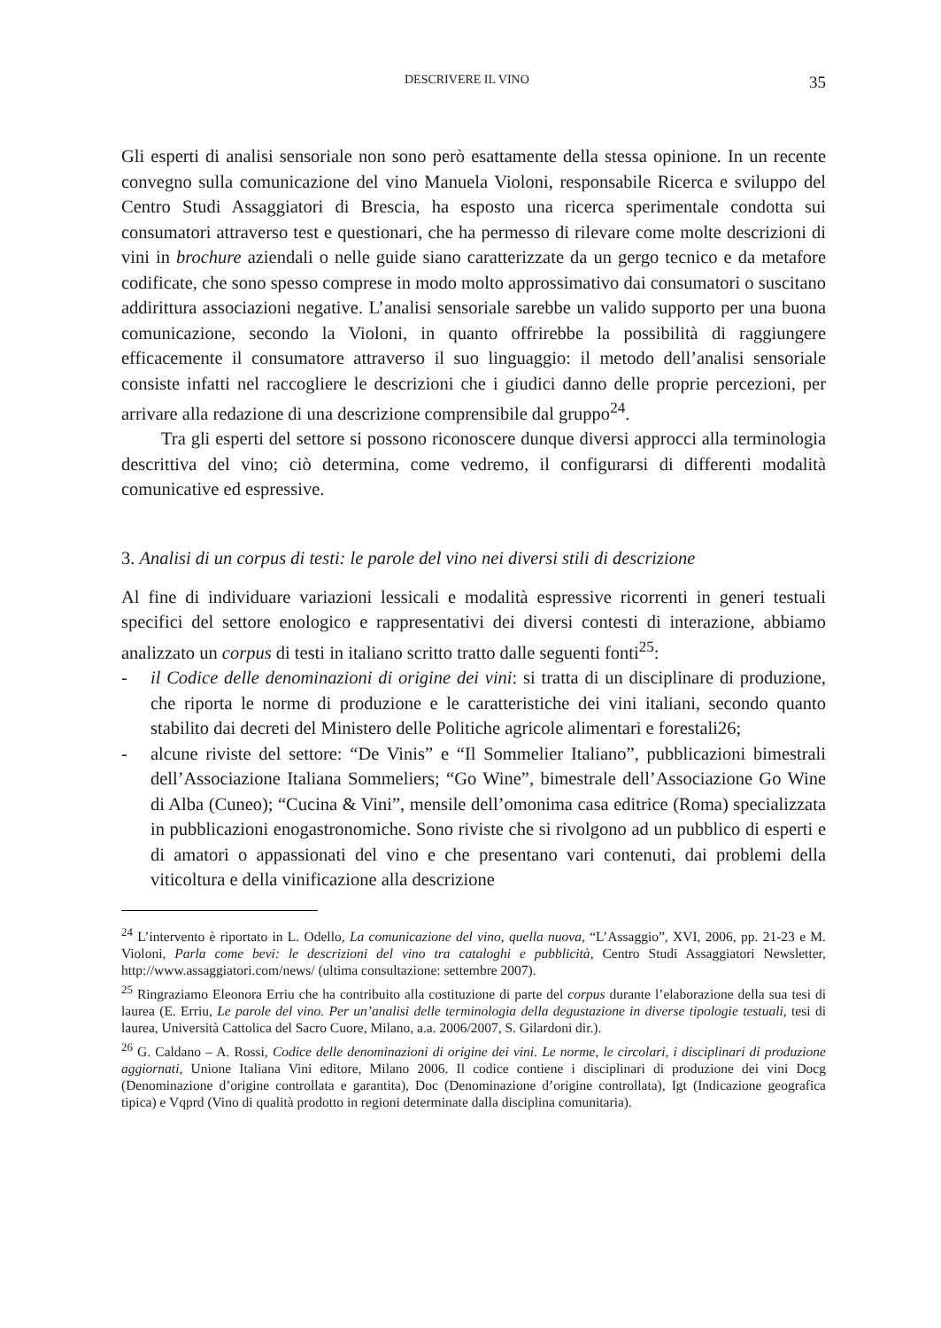DESCRIVERE IL VINO 35
Gli esperti di analisi sensoriale non sono però esattamente della stessa opinione. In un recente convegno sulla comunicazione del vino Manuela Violoni, responsabile Ricerca e sviluppo del Centro Studi Assaggiatori di Brescia, ha esposto una ricerca sperimentale condotta sui consumatori attraverso test e questionari, che ha permesso di rilevare come molte descrizioni di vini in brochure aziendali o nelle guide siano caratterizzate da un gergo tecnico e da metafore codificate, che sono spesso comprese in modo molto approssimativo dai consumatori o suscitano addirittura associazioni negative. L’analisi sensoriale sarebbe un valido supporto per una buona comunicazione, secondo la Violoni, in quanto offrirebbe la possibilità di raggiungere efficacemente il consumatore attraverso il suo linguaggio: il metodo dell’analisi sensoriale consiste infatti nel raccogliere le descrizioni che i giudici danno delle proprie percezioni, per arrivare alla redazione di una descrizione comprensibile dal gruppo<sup>24</sup>.
Tra gli esperti del settore si possono riconoscere dunque diversi approcci alla terminologia descrittiva del vino; ciò determina, come vedremo, il configurarsi di differenti modalità comunicative ed espressive.
3. Analisi di un corpus di testi: le parole del vino nei diversi stili di descrizione
Al fine di individuare variazioni lessicali e modalità espressive ricorrenti in generi testuali specifici del settore enologico e rappresentativi dei diversi contesti di interazione, abbiamo analizzato un corpus di testi in italiano scritto tratto dalle seguenti fonti<sup>25</sup>:
- il Codice delle denominazioni di origine dei vini: si tratta di un disciplinare di produzione, che riporta le norme di produzione e le caratteristiche dei vini italiani, secondo quanto stabilito dai decreti del Ministero delle Politiche agricole alimentari e forestali26;
- alcune riviste del settore: “De Vinis” e “Il Sommelier Italiano”, pubblicazioni bimestrali dell’Associazione Italiana Sommeliers; “Go Wine”, bimestrale dell’Associazione Go Wine di Alba (Cuneo); “Cucina & Vini”, mensile dell’omonima casa editrice (Roma) specializzata in pubblicazioni enogastronomiche. Sono riviste che si rivolgono ad un pubblico di esperti e di amatori o appassionati del vino e che presentano vari contenuti, dai problemi della viticoltura e della vinificazione alla descrizione
<sup>24</sup> L’intervento è riportato in L. Odello, La comunicazione del vino, quella nuova, “L’Assaggio”, XVI, 2006, pp. 21-23 e M. Violoni, Parla come bevi: le descrizioni del vino tra cataloghi e pubblicità, Centro Studi Assaggiatori Newsletter, http://www.assaggiatori.com/news/ (ultima consultazione: settembre 2007).
<sup>25</sup> Ringraziamo Eleonora Erriu che ha contribuito alla costituzione di parte del corpus durante l’elaborazione della sua tesi di laurea (E. Erriu, Le parole del vino. Per un’analisi delle terminologia della degustazione in diverse tipologie testuali, tesi di laurea, Università Cattolica del Sacro Cuore, Milano, a.a. 2006/2007, S. Gilardoni dir.).
<sup>26</sup> G. Caldano – A. Rossi, Codice delle denominazioni di origine dei vini. Le norme, le circolari, i disciplinari di produzione aggiornati, Unione Italiana Vini editore, Milano 2006. Il codice contiene i disciplinari di produzione dei vini Docg (Denominazione d’origine controllata e garantita), Doc (Denominazione d’origine controllata), Igt (Indicazione geografica tipica) e Vqprd (Vino di qualità prodotto in regioni determinate dalla disciplina comunitaria).